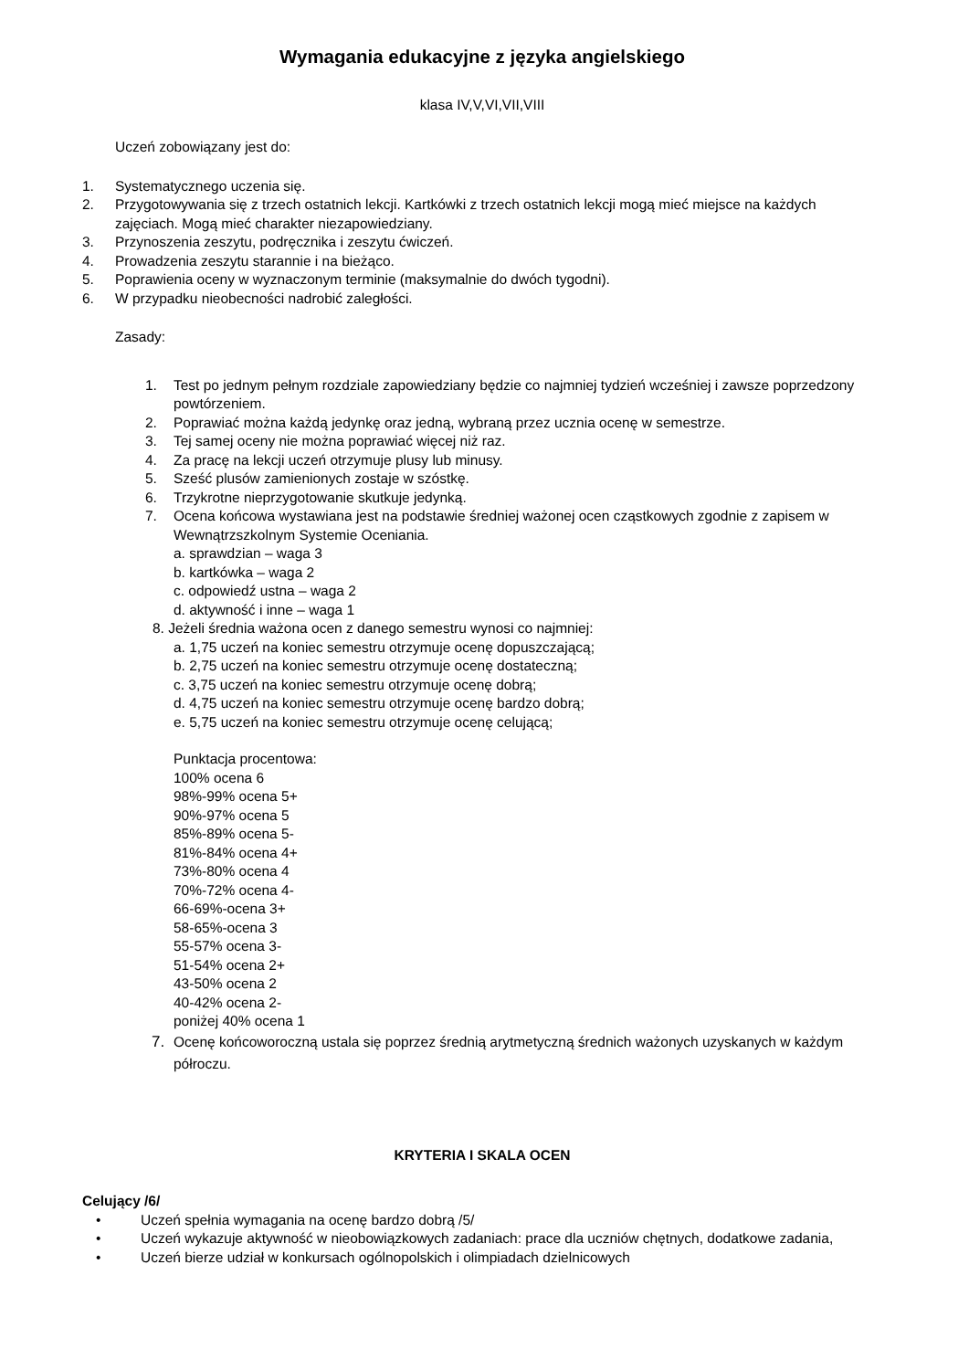Wymagania edukacyjne z języka angielskiego
klasa IV,V,VI,VII,VIII
Uczeń zobowiązany jest do:
1. Systematycznego uczenia się.
2. Przygotowywania się z trzech ostatnich lekcji. Kartkówki z trzech ostatnich lekcji mogą mieć miejsce na każdych zajęciach. Mogą mieć charakter niezapowiedziany.
3. Przynoszenia zeszytu, podręcznika i zeszytu ćwiczeń.
4. Prowadzenia zeszytu starannie i na bieżąco.
5. Poprawienia oceny w wyznaczonym terminie (maksymalnie do dwóch tygodni).
6. W przypadku nieobecności nadrobić zaległości.
Zasady:
1. Test po jednym pełnym rozdziale zapowiedziany będzie co najmniej tydzień wcześniej i zawsze poprzedzony powtórzeniem.
2. Poprawiać można każdą jedynkę oraz jedną, wybraną przez ucznia ocenę w semestrze.
3. Tej samej oceny nie można poprawiać więcej niż raz.
4. Za pracę na lekcji uczeń otrzymuje plusy lub minusy.
5. Sześć plusów zamienionych zostaje w szóstkę.
6. Trzykrotne nieprzygotowanie skutkuje jedynką.
7. Ocena końcowa wystawiana jest na podstawie średniej ważonej ocen cząstkowych zgodnie z zapisem w Wewnątrzszkolnym Systemie Oceniania.
a. sprawdzian – waga 3
b. kartkówka – waga 2
c. odpowiedź ustna – waga 2
d. aktywność i inne – waga 1
8. Jeżeli średnia ważona ocen z danego semestru wynosi co najmniej:
a. 1,75 uczeń na koniec semestru otrzymuje ocenę dopuszczającą;
b. 2,75 uczeń na koniec semestru otrzymuje ocenę dostateczną;
c. 3,75 uczeń na koniec semestru otrzymuje ocenę dobrą;
d. 4,75 uczeń na koniec semestru otrzymuje ocenę bardzo dobrą;
e. 5,75 uczeń na koniec semestru otrzymuje ocenę celującą;
Punktacja procentowa:
100% ocena 6
98%-99% ocena 5+
90%-97% ocena 5
85%-89% ocena 5-
81%-84% ocena 4+
73%-80% ocena 4
70%-72% ocena 4-
66-69%-ocena 3+
58-65%-ocena 3
55-57% ocena 3-
51-54% ocena 2+
43-50% ocena 2
40-42% ocena 2-
poniżej 40% ocena 1
7. Ocenę końcoworoczną ustala się poprzez średnią arytmetyczną średnich ważonych uzyskanych w każdym półroczu.
KRYTERIA I SKALA OCEN
Celujący /6/
• Uczeń spełnia wymagania na ocenę bardzo dobrą /5/
• Uczeń wykazuje aktywność w nieobowiązkowych zadaniach: prace dla uczniów chętnych, dodatkowe zadania,
• Uczeń bierze udział w konkursach ogólnopolskich i olimpiadach dzielnicowych